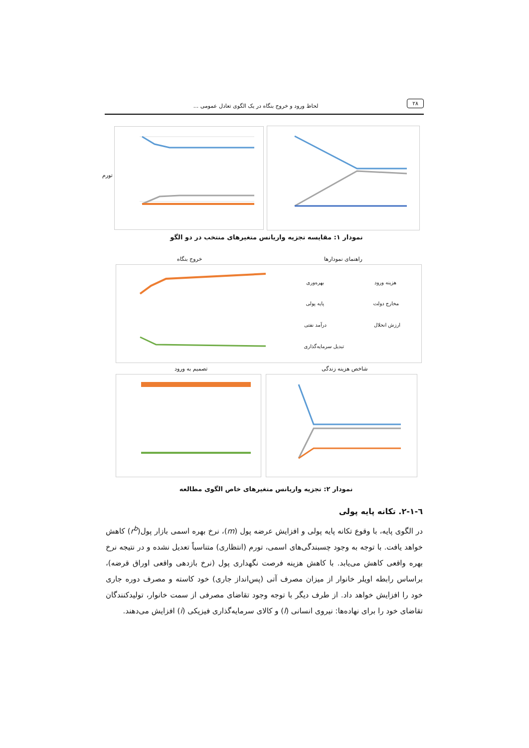۲۸
لحاظ ورود و خروج بنگاه در یک الگوی تعادل عمومی ...
تورم
نمودار ۱: مقایسه تجزیه واریانس متغیرهای منتخب در دو الگو
خروج بنگاه راهنمای نمودارها
هزینه ورود بهره‌وری
مخارج دولت پایه پولی
ارزش انحلال درآمد نفتی
تبدیل سرمایه‌گذاری
تصمیم به ورود شاخص هزینه زندگی
نمودار ۲: تجزیه واریانس متغیرهای خاص الگوی مطالعه
٦-١-٢. تکانه پایه پولی
در الگوی پایه، با وقوع تکانه پایه پولی و افزایش عرضه پول (m)، نرخ بهره اسمی بازار پول(r<sup>b</sup>) کاهش خواهد یافت. با توجه به وجود چسبندگی‌های اسمی، تورم (انتظاری) متناسباً تعدیل نشده و در نتیجه نرخ بهره واقعی کاهش می‌یابد. با کاهش هزینه فرصت نگهداری پول (نرخ بازدهی واقعی اوراق قرضه)، براساس رابطه اویلر خانوار از میزان مصرف آتی (پس‌انداز جاری) خود کاسته و مصرف دوره جاری خود را افزایش خواهد داد. از طرف دیگر با توجه وجود تقاضای مصرفی از سمت خانوار، تولیدکنندگان تقاضای خود را برای نهاده‌ها: نیروی انسانی (l) و کالای سرمایه‌گذاری فیزیکی (i) افزایش می‌دهند.